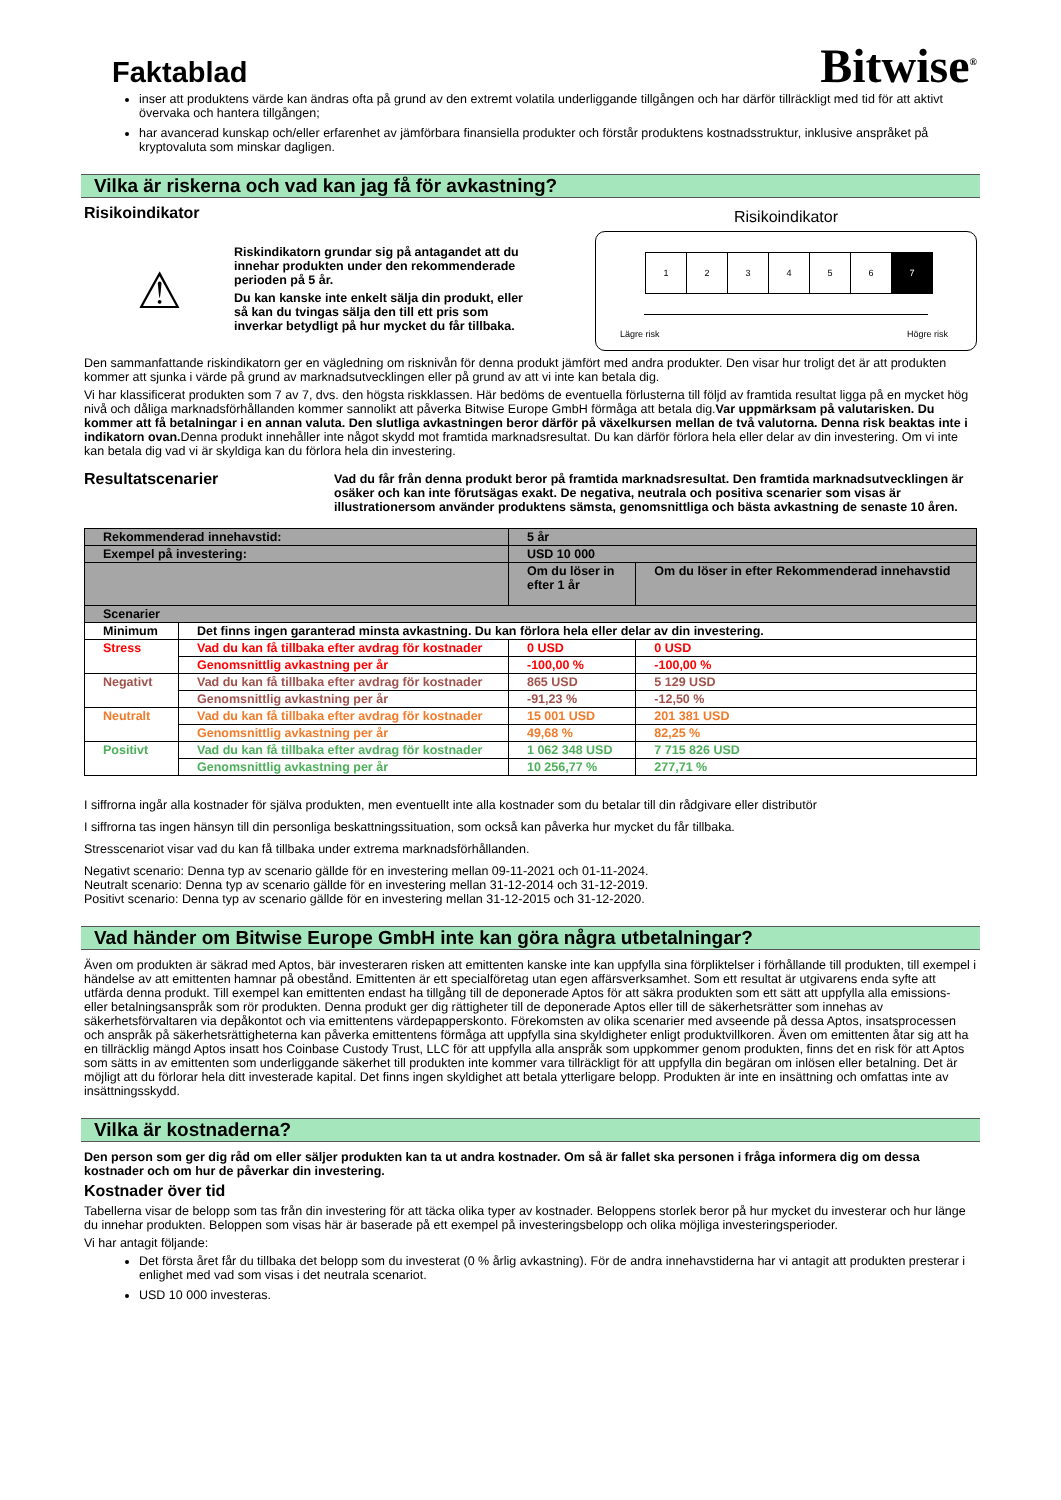Faktablad
Bitwise<sup>®</sup>
inser att produktens värde kan ändras ofta på grund av den extremt volatila underliggande tillgången och har därför tillräckligt med tid för att aktivt övervaka och hantera tillgången;
har avancerad kunskap och/eller erfarenhet av jämförbara finansiella produkter och förstår produktens kostnadsstruktur, inklusive anspråket på kryptovaluta som minskar dagligen.
Vilka är riskerna och vad kan jag få för avkastning?
Risikoindikator
⚠
Riskindikatorn grundar sig på antagandet att du innehar produkten under den rekommenderade perioden på 5 år.
Du kan kanske inte enkelt sälja din produkt, eller så kan du tvingas sälja den till ett pris som inverkar betydligt på hur mycket du får tillbaka.
Risikoindikator
1 2 3 4 5 6 7
Lägre risk Högre risk
Den sammanfattande riskindikatorn ger en vägledning om risknivån för denna produkt jämfört med andra produkter. Den visar hur troligt det är att produkten kommer att sjunka i värde på grund av marknadsutvecklingen eller på grund av att vi inte kan betala dig.
Vi har klassificerat produkten som 7 av 7, dvs. den högsta riskklassen. Här bedöms de eventuella förlusterna till följd av framtida resultat ligga på en mycket hög nivå och dåliga marknadsförhållanden kommer sannolikt att påverka Bitwise Europe GmbH förmåga att betala dig.Var uppmärksam på valutarisken. Du kommer att få betalningar i en annan valuta. Den slutliga avkastningen beror därför på växelkursen mellan de två valutorna. Denna risk beaktas inte i indikatorn ovan. Denna produkt innehåller inte något skydd mot framtida marknadsresultat. Du kan därför förlora hela eller delar av din investering. Om vi inte kan betala dig vad vi är skyldiga kan du förlora hela din investering.
Resultatscenarier
Vad du får från denna produkt beror på framtida marknadsresultat. Den framtida marknadsutvecklingen är osäker och kan inte förutsägas exakt. De negativa, neutrala och positiva scenarier som visas är illustrationersom använder produktens sämsta, genomsnittliga och bästa avkastning de senaste 10 åren.
| Rekommenderad innehavstid: | | 5 år | |
| Exempel på investering: | | USD 10 000 | |
| | | Om du löser in efter 1 år | Om du löser in efter Rekommenderad innehavstid |
| Scenarier | | | |
| Minimum | Det finns ingen garanterad minsta avkastning. Du kan förlora hela eller delar av din investering. | | |
| Stress | Vad du kan få tillbaka efter avdrag för kostnader | 0 USD | 0 USD |
| | Genomsnittlig avkastning per år | -100,00 % | -100,00 % |
| Negativt | Vad du kan få tillbaka efter avdrag för kostnader | 865 USD | 5 129 USD |
| | Genomsnittlig avkastning per år | -91,23 % | -12,50 % |
| Neutralt | Vad du kan få tillbaka efter avdrag för kostnader | 15 001 USD | 201 381 USD |
| | Genomsnittlig avkastning per år | 49,68 % | 82,25 % |
| Positivt | Vad du kan få tillbaka efter avdrag för kostnader | 1 062 348 USD | 7 715 826 USD |
| | Genomsnittlig avkastning per år | 10 256,77 % | 277,71 % |
I siffrorna ingår alla kostnader för själva produkten, men eventuellt inte alla kostnader som du betalar till din rådgivare eller distributör
I siffrorna tas ingen hänsyn till din personliga beskattningssituation, som också kan påverka hur mycket du får tillbaka.
Stresscenariot visar vad du kan få tillbaka under extrema marknadsförhållanden.
Negativt scenario: Denna typ av scenario gällde för en investering mellan 09-11-2021 och 01-11-2024.
Neutralt scenario: Denna typ av scenario gällde för en investering mellan 31-12-2014 och 31-12-2019.
Positivt scenario: Denna typ av scenario gällde för en investering mellan 31-12-2015 och 31-12-2020.
Vad händer om Bitwise Europe GmbH inte kan göra några utbetalningar?
Även om produkten är säkrad med Aptos, bär investeraren risken att emittenten kanske inte kan uppfylla sina förpliktelser i förhållande till produkten, till exempel i händelse av att emittenten hamnar på obestånd. Emittenten är ett specialföretag utan egen affärsverksamhet. Som ett resultat är utgivarens enda syfte att utfärda denna produkt. Till exempel kan emittenten endast ha tillgång till de deponerade Aptos för att säkra produkten som ett sätt att uppfylla alla emissions- eller betalningsanspråk som rör produkten. Denna produkt ger dig rättigheter till de deponerade Aptos eller till de säkerhetsrätter som innehas av säkerhetsförvaltaren via depåkontot och via emittentens värdepapperskonto. Förekomsten av olika scenarier med avseende på dessa Aptos, insatsprocessen och anspråk på säkerhetsrättigheterna kan påverka emittentens förmåga att uppfylla sina skyldigheter enligt produktvillkoren. Även om emittenten åtar sig att ha en tillräcklig mängd Aptos insatt hos Coinbase Custody Trust, LLC för att uppfylla alla anspråk som uppkommer genom produkten, finns det en risk för att Aptos som sätts in av emittenten som underliggande säkerhet till produkten inte kommer vara tillräckligt för att uppfylla din begäran om inlösen eller betalning. Det är möjligt att du förlorar hela ditt investerade kapital. Det finns ingen skyldighet att betala ytterligare belopp. Produkten är inte en insättning och omfattas inte av insättningsskydd.
Vilka är kostnaderna?
Den person som ger dig råd om eller säljer produkten kan ta ut andra kostnader. Om så är fallet ska personen i fråga informera dig om dessa kostnader och om hur de påverkar din investering.
Kostnader över tid
Tabellerna visar de belopp som tas från din investering för att täcka olika typer av kostnader. Beloppens storlek beror på hur mycket du investerar och hur länge du innehar produkten. Beloppen som visas här är baserade på ett exempel på investeringsbelopp och olika möjliga investeringsperioder.
Vi har antagit följande:
Det första året får du tillbaka det belopp som du investerat (0 % årlig avkastning). För de andra innehavstiderna har vi antagit att produkten presterar i enlighet med vad som visas i det neutrala scenariot.
USD 10 000 investeras.